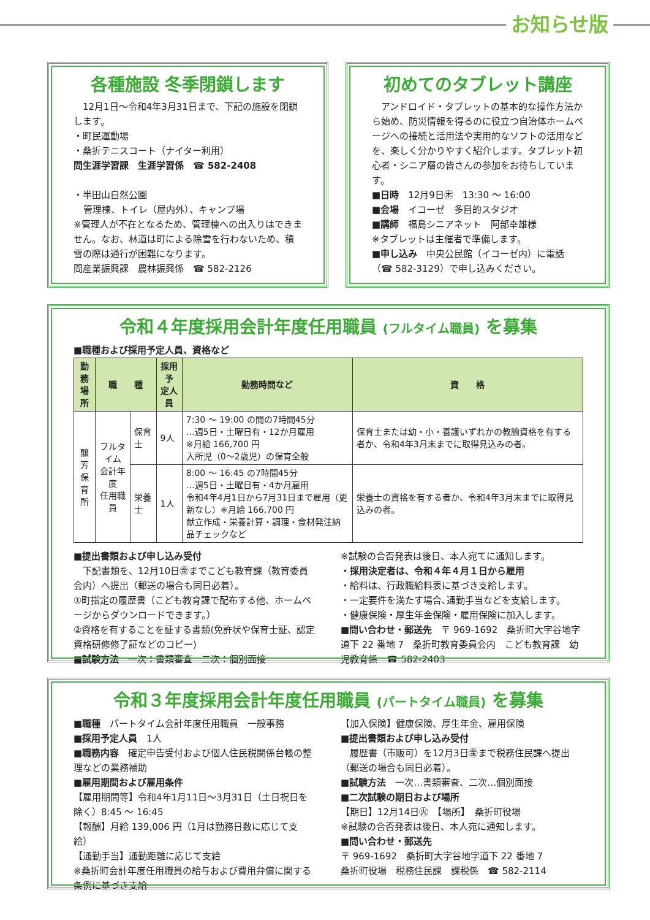お知らせ版
各種施設 冬季閉鎖します
　12月1日〜令和4年3月31日まで、下記の施設を閉鎖します。
・町民運動場
・桑折テニスコート（ナイター利用）
問生涯学習課　生涯学習係　☎ 582-2408
・半田山自然公園
管理棟、トイレ（屋内外）、キャンプ場
※管理人が不在となるため、管理棟への出入りはできません。なお、林道は町による除雪を行わないため、積雪の際は通行が困難になります。
問産業振興課　農林振興係　☎ 582-2126
初めてのタブレット講座
　アンドロイド・タブレットの基本的な操作方法から始め、防災情報を得るのに役立つ自治体ホームページへの接続と活用法や実用的なソフトの活用などを、楽しく分かりやすく紹介します。タブレット初心者・シニア層の皆さんの参加をお待ちしています。
■日時　12月9日㊍　13:30 〜 16:00
■会場　イコーゼ　多目的スタジオ
■講師　福島シニアネット　阿部幸雄様
※タブレットは主催者で準備します。
■申し込み　中央公民館（イコーゼ内）に電話（☎ 582-3129）で申し込みください。
令和４年度採用会計年度任用職員 (フルタイム職員) を募集
■職種および採用予定人員、資格など
| 勤務 場所 | 職 種 | | 採用予 定人員 | 勤務時間など | 資 格 |
| --- | --- | --- | --- | --- | --- |
| 醸 芳 保 育 所 | フルタイム 会計年度 任用職員 | 保育士 | 9人 | 7:30 〜 19:00 の間の7時間45分 …週5日・土曜日有・12か月雇用 ※月給 166,700 円 入所児（0〜2歳児）の保育全般 | 保育士または幼・小・養護いずれかの教諭資格を有する者か、令和4年3月末までに取得見込みの者。 |
| | | 栄養士 | 1人 | 8:00 〜 16:45 の7時間45分 …週5日・土曜日有・4か月雇用 令和4年4月1日から7月31日まで雇用（更新なし）※月給 166,700 円 献立作成・栄養計算・調理・食材発注納品チェックなど | 栄養士の資格を有する者か、令和4年3月末までに取得見込みの者。 |
■提出書類および申し込み受付
　下記書類を、12月10日㊎までこども教育課（教育委員会内）へ提出（郵送の場合も同日必着）。
①町指定の履歴書（こども教育課で配布する他、ホームページからダウンロードできます。）
②資格を有することを証する書類(免許状や保育士証、認定資格研修修了証などのコピー)
■試験方法　一次：書類審査　二次：個別面接
※試験の合否発表は後日、本人宛てに通知します。
・採用決定者は、令和４年４月１日から雇用
・給料は、行政職給料表に基づき支給します。
・一定要件を満たす場合､通勤手当などを支給します。
・健康保険・厚生年金保険・雇用保険に加入します。
■問い合わせ・郵送先　〒 969-1692　桑折町大字谷地字道下 22 番地 7　桑折町教育委員会内　こども教育課　幼児教育係　☎ 582-2403
令和３年度採用会計年度任用職員 (パートタイム職員) を募集
■職種　パートタイム会計年度任用職員　一般事務
■採用予定人員　1人
■職務内容　確定申告受付および個人住民税関係台帳の整理などの業務補助
■雇用期間および雇用条件
【雇用期間等】令和4年1月11日〜3月31日（土日祝日を除く）8:45 〜 16:45
【報酬】月給 139,006 円（1月は勤務日数に応じて支給）
【通勤手当】通勤距離に応じて支給
※桑折町会計年度任用職員の給与および費用弁償に関する条例に基づき支給
【加入保険】健康保険、厚生年金、雇用保険
■提出書類および申し込み受付
　履歴書（市販可）を12月3日㊎まで税務住民課へ提出（郵送の場合も同日必着）。
■試験方法　一次…書類審査、二次…個別面接
■二次試験の期日および場所
【期日】12月14日㊋　【場所】　桑折町役場
※試験の合否発表は後日、本人宛に通知します。
■問い合わせ・郵送先
〒 969-1692　桑折町大字谷地字道下 22 番地 7
桑折町役場　税務住民課　課税係　☎ 582-2114